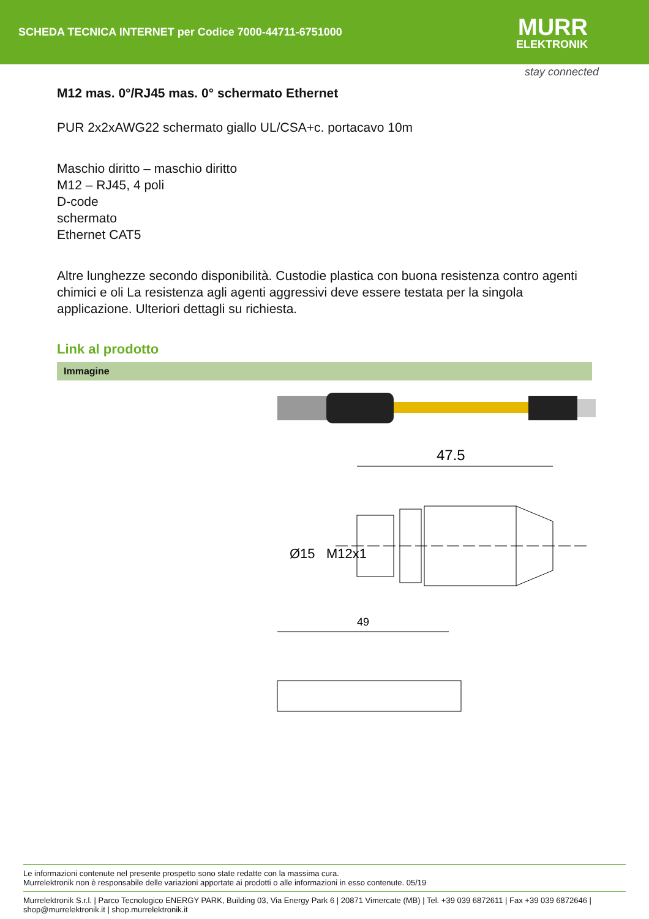SCHEDA TECNICA INTERNET per Codice 7000-44711-6751000
MURR
ELEKTRONIK
stay connected
M12 mas. 0°/RJ45 mas. 0° schermato Ethernet
PUR 2x2xAWG22 schermato giallo UL/CSA+c. portacavo 10m
Maschio diritto – maschio diritto
M12 – RJ45, 4 poli
D-code
schermato
Ethernet CAT5
Altre lunghezze secondo disponibilità. Custodie plastica con buona resistenza contro agenti chimici e oli La resistenza agli agenti aggressivi deve essere testata per la singola applicazione. Ulteriori dettagli su richiesta.
Link al prodotto
Immagine
47.5
Ø15
M12x1
49
Le informazioni contenute nel presente prospetto sono state redatte con la massima cura.
Murrelektronik non è responsabile delle variazioni apportate ai prodotti o alle informazioni in esso contenute. 05/19
Murrelektronik S.r.l. | Parco Tecnologico ENERGY PARK, Building 03, Via Energy Park 6 | 20871 Vimercate (MB) | Tel. +39 039 6872611 | Fax +39 039 6872646 | shop@murrelektronik.it | shop.murrelektronik.it